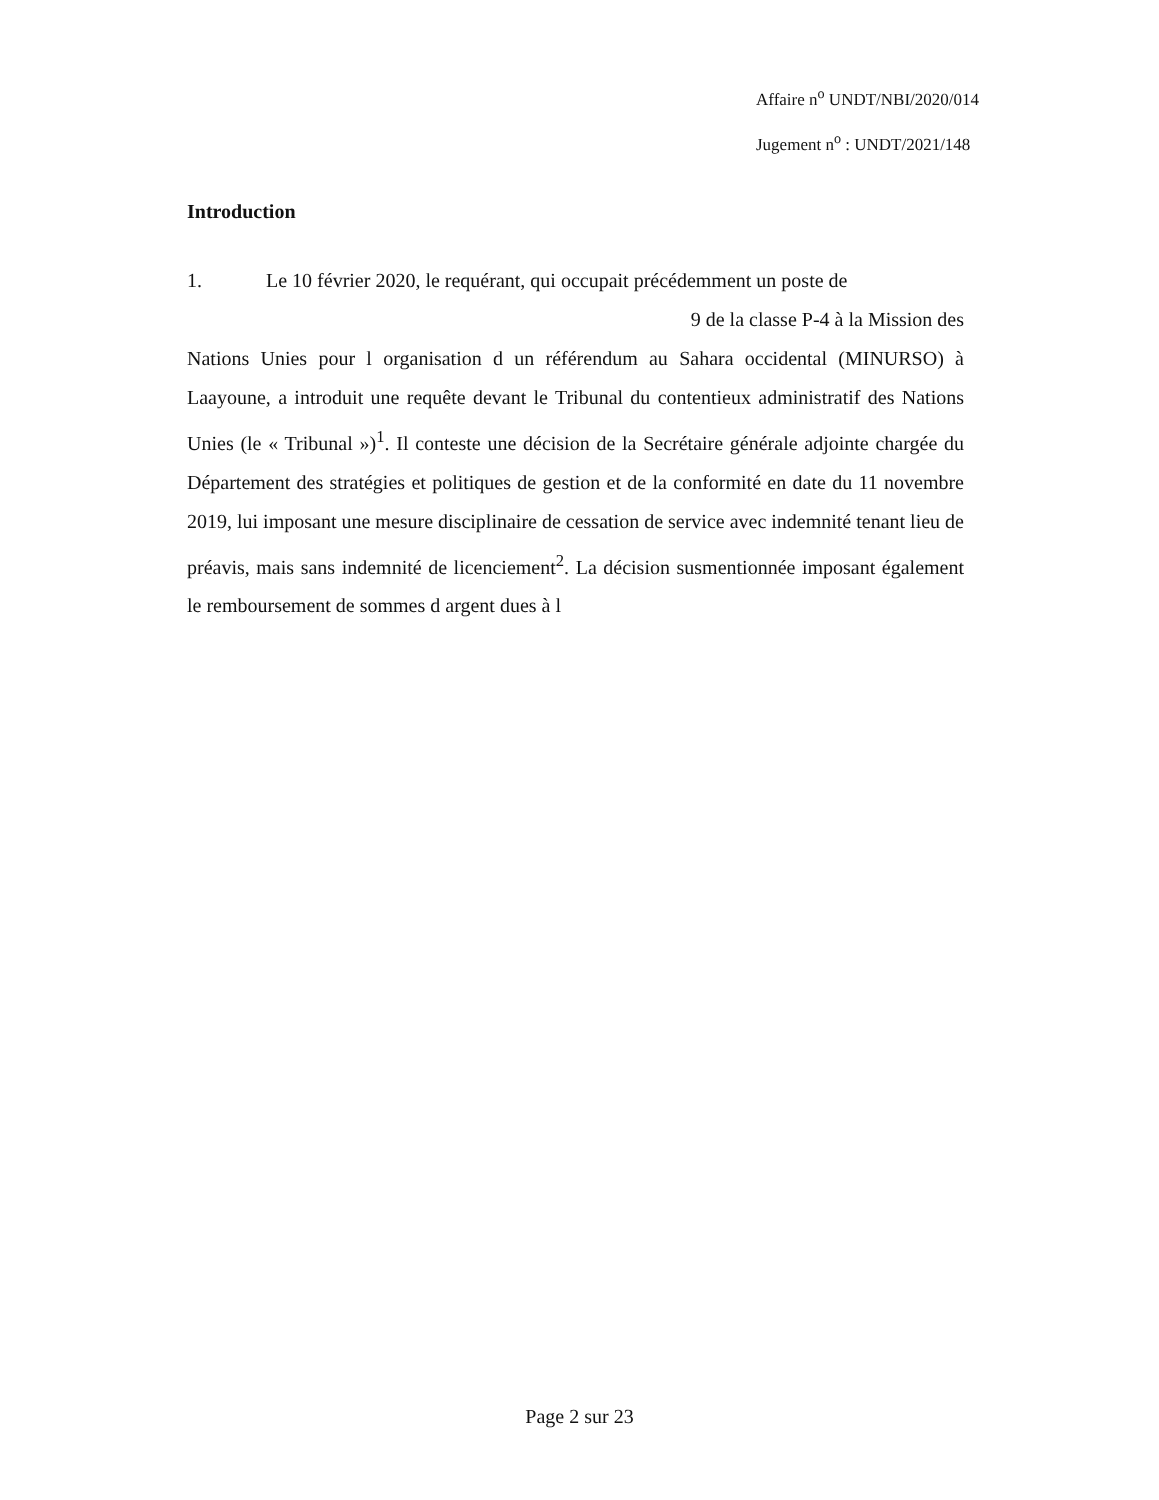Affaire n<sup>o</sup> UNDT/NBI/2020/014
Jugement n<sup>o</sup> : UNDT/2021/148
Introduction
1. Le 10 février 2020, le requérant, qui occupait précédemment un poste de
9 de la classe P-4 à la Mission des
Nations Unies pour l organisation d un référendum au Sahara occidental (MINURSO) à Laayoune, a introduit une requête devant le Tribunal du contentieux administratif des Nations Unies (le « Tribunal »)<sup>1</sup>. Il conteste une décision de la Secrétaire générale adjointe chargée du Département des stratégies et politiques de gestion et de la conformité en date du 11 novembre 2019, lui imposant une mesure disciplinaire de cessation de service avec indemnité tenant lieu de préavis, mais sans indemnité de licenciement<sup>2</sup>. La décision susmentionnée imposant également le remboursement de sommes d argent dues à l
Page 2 sur 23